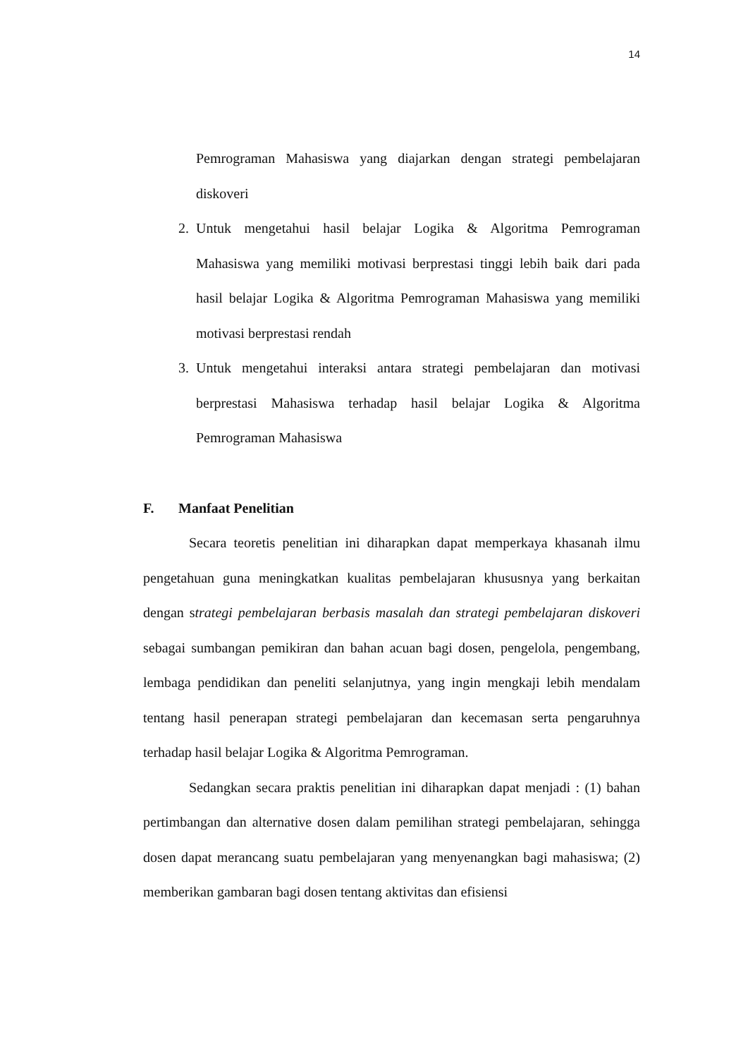14
Pemrograman Mahasiswa yang diajarkan dengan strategi pembelajaran diskoveri
2. Untuk mengetahui hasil belajar Logika & Algoritma Pemrograman Mahasiswa yang memiliki motivasi berprestasi tinggi lebih baik dari pada hasil belajar Logika & Algoritma Pemrograman Mahasiswa yang memiliki motivasi berprestasi rendah
3. Untuk mengetahui interaksi antara strategi pembelajaran dan motivasi berprestasi Mahasiswa terhadap hasil belajar Logika & Algoritma Pemrograman Mahasiswa
F. Manfaat Penelitian
Secara teoretis penelitian ini diharapkan dapat memperkaya khasanah ilmu pengetahuan guna meningkatkan kualitas pembelajaran khususnya yang berkaitan dengan strategi pembelajaran berbasis masalah dan strategi pembelajaran diskoveri sebagai sumbangan pemikiran dan bahan acuan bagi dosen, pengelola, pengembang, lembaga pendidikan dan peneliti selanjutnya, yang ingin mengkaji lebih mendalam tentang hasil penerapan strategi pembelajaran dan kecemasan serta pengaruhnya terhadap hasil belajar Logika & Algoritma Pemrograman.
Sedangkan secara praktis penelitian ini diharapkan dapat menjadi : (1) bahan pertimbangan dan alternative dosen dalam pemilihan strategi pembelajaran, sehingga dosen dapat merancang suatu pembelajaran yang menyenangkan bagi mahasiswa; (2) memberikan gambaran bagi dosen tentang aktivitas dan efisiensi